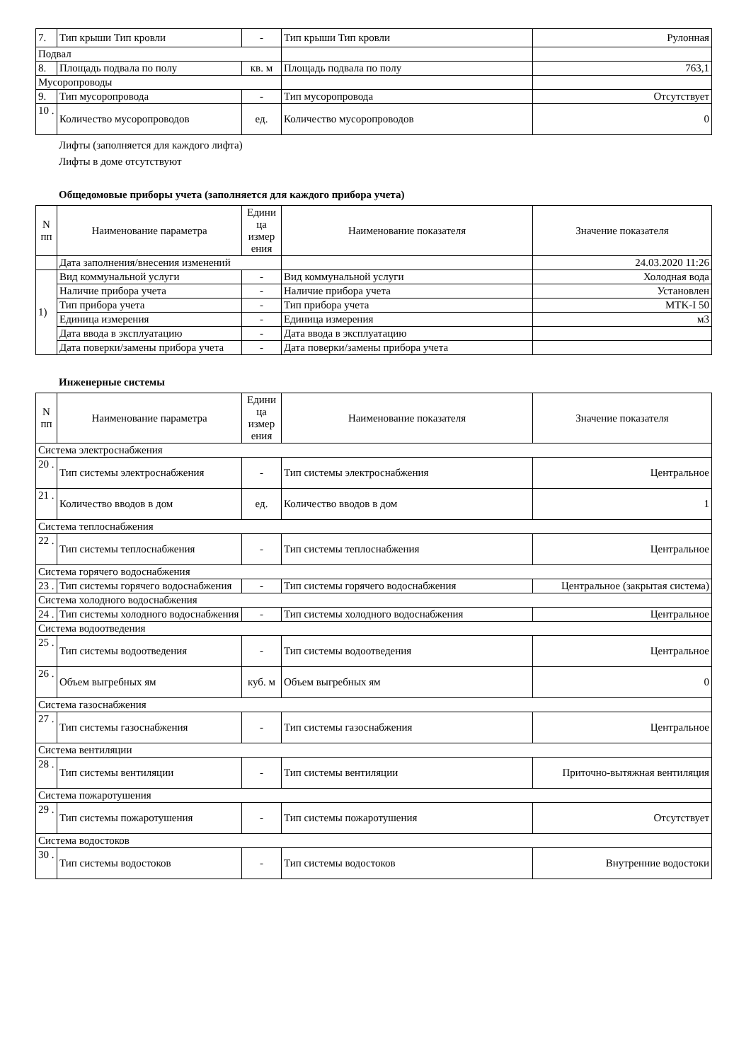| 7. | Тип крыши Тип кровли | - | Тип крыши Тип кровли | Рулонная |
| Подвал | | | | |
| 8. | Площадь подвала по полу | кв. м | Площадь подвала по полу | 763,1 |
| Мусоропроводы | | | | |
| 9. | Тип мусоропровода | - | Тип мусоропровода | Отсутствует |
| 10 . | Количество мусоропроводов | ед. | Количество мусоропроводов | 0 |
Лифты (заполняется для каждого лифта)
Лифты в доме отсутствуют
Общедомовые приборы учета (заполняется для каждого прибора учета)
| N пп | Наименование параметра | Едини ца измер ения | Наименование показателя | Значение показателя |
| --- | --- | --- | --- | --- |
| | Дата заполнения/внесения изменений | | | 24.03.2020 11:26 |
| 1) | Вид коммунальной услуги | - | Вид коммунальной услуги | Холодная вода |
| | Наличие прибора учета | - | Наличие прибора учета | Установлен |
| | Тип прибора учета | - | Тип прибора учета | MTK-I 50 |
| | Единица измерения | - | Единица измерения | м3 |
| | Дата ввода в эксплуатацию | - | Дата ввода в эксплуатацию | |
| | Дата поверки/замены прибора учета | - | Дата поверки/замены прибора учета | |
Инженерные системы
| N пп | Наименование параметра | Едини ца измер ения | Наименование показателя | Значение показателя |
| --- | --- | --- | --- | --- |
| Система электроснабжения | | | | |
| 20 . | Тип системы электроснабжения | - | Тип системы электроснабжения | Центральное |
| 21 . | Количество вводов в дом | ед. | Количество вводов в дом | 1 |
| Система теплоснабжения | | | | |
| 22 . | Тип системы теплоснабжения | - | Тип системы теплоснабжения | Центральное |
| Система горячего водоснабжения | | | | |
| 23 . | Тип системы горячего водоснабжения | - | Тип системы горячего водоснабжения | Центральное (закрытая система) |
| Система холодного водоснабжения | | | | |
| 24 . | Тип системы холодного водоснабжения | - | Тип системы холодного водоснабжения | Центральное |
| Система водоотведения | | | | |
| 25 . | Тип системы водоотведения | - | Тип системы водоотведения | Центральное |
| 26 . | Объем выгребных ям | куб. м | Объем выгребных ям | 0 |
| Система газоснабжения | | | | |
| 27 . | Тип системы газоснабжения | - | Тип системы газоснабжения | Центральное |
| Система вентиляции | | | | |
| 28 . | Тип системы вентиляции | - | Тип системы вентиляции | Приточно-вытяжная вентиляция |
| Система пожаротушения | | | | |
| 29 . | Тип системы пожаротушения | - | Тип системы пожаротушения | Отсутствует |
| Система водостоков | | | | |
| 30 . | Тип системы водостоков | - | Тип системы водостоков | Внутренние водостоки |